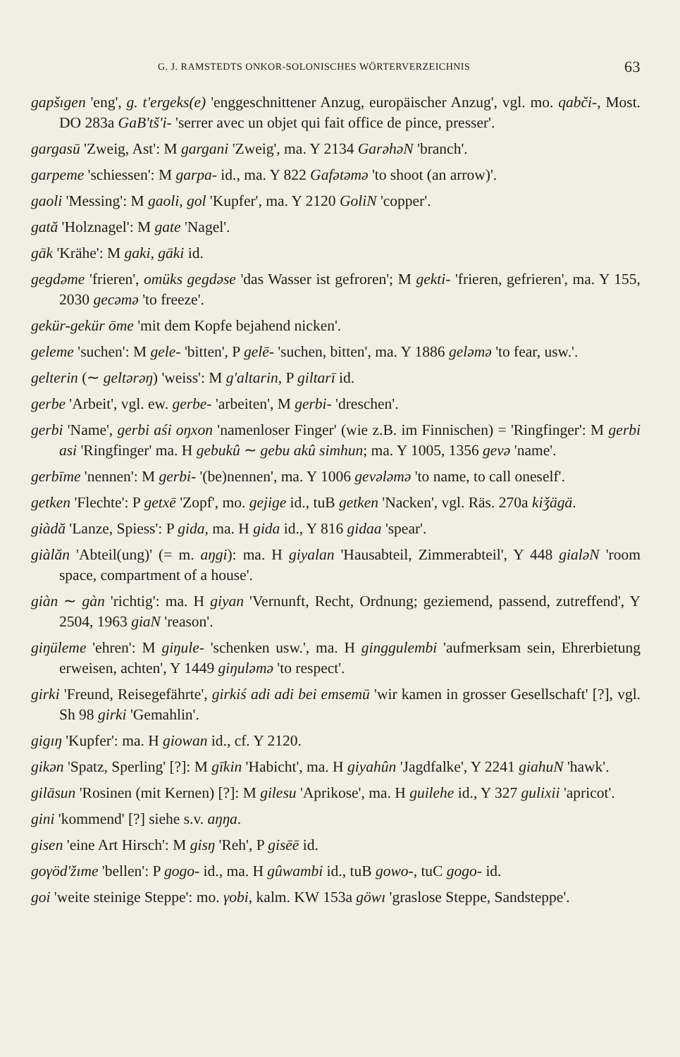G. J. RAMSTEDTS ONKOR-SOLONISCHES WÖRTERVERZEICHNIS 63
gapšıgen 'eng', g. t'ergeks(e) 'enggeschnittener Anzug, europäischer Anzug', vgl. mo. qabči-, Most. DO 283a GaB'tš'i- 'serrer avec un objet qui fait office de pince, presser'.
gargasū 'Zweig, Ast': M gargani 'Zweig', ma. Y 2134 GarəhəN 'branch'.
garpeme 'schiessen': M garpa- id., ma. Y 822 Gafətəmə 'to shoot (an arrow)'.
gaoli 'Messing': M gaoli, gol 'Kupfer', ma. Y 2120 GoliN 'copper'.
gată 'Holznagel': M gate 'Nagel'.
gāk 'Krähe': M gaki, gāki id.
gegdəme 'frieren', omüks gegdəse 'das Wasser ist gefroren'; M gekti- 'frieren, gefrieren', ma. Y 155, 2030 gecəmə 'to freeze'.
gekür-gekür ōme 'mit dem Kopfe bejahend nicken'.
geleme 'suchen': M gele- 'bitten', P gelē- 'suchen, bitten', ma. Y 1886 geləmə 'to fear, usw.'.
gelterin (∼ geltərəŋ) 'weiss': M g'altarin, P giltarī id.
gerbe 'Arbeit', vgl. ew. gerbe- 'arbeiten', M gerbi- 'dreschen'.
gerbi 'Name', gerbi aśi oŋxon 'namenloser Finger' (wie z.B. im Finnischen) = 'Ringfinger': M gerbi asi 'Ringfinger' ma. H gebukû ∼ gebu akû simhun; ma. Y 1005, 1356 gevə 'name'.
gerbīme 'nennen': M gerbi- '(be)nennen', ma. Y 1006 gevələmə 'to name, to call oneself'.
getken 'Flechte': P getxē 'Zopf', mo. gejige id., tuB getken 'Nacken', vgl. Räs. 270a kiǯägä.
giàdă 'Lanze, Spiess': P gida, ma. H gida id., Y 816 gidaa 'spear'.
giàlăn 'Abteil(ung)' (= m. aŋgi): ma. H giyalan 'Hausabteil, Zimmerabteil', Y 448 gialəN 'room space, compartment of a house'.
giàn ∼ gàn 'richtig': ma. H giyan 'Vernunft, Recht, Ordnung; geziemend, passend, zutreffend', Y 2504, 1963 giaN 'reason'.
giŋüleme 'ehren': M giŋule- 'schenken usw.', ma. H ginggulembi 'aufmerksam sein, Ehrerbietung erweisen, achten', Y 1449 giŋuləmə 'to respect'.
girki 'Freund, Reisegefährte', girkiś adi adi bei emsemū 'wir kamen in grosser Gesellschaft' [?], vgl. Sh 98 girki 'Gemahlin'.
gigıŋ 'Kupfer': ma. H giowan id., cf. Y 2120.
gikən 'Spatz, Sperling' [?]: M gīkin 'Habicht', ma. H giyahûn 'Jagdfalke', Y 2241 giahuN 'hawk'.
gilāsun 'Rosinen (mit Kernen) [?]: M gilesu 'Aprikose', ma. H guilehe id., Y 327 gulixii 'apricot'.
gini 'kommend' [?] siehe s.v. aŋŋa.
gisen 'eine Art Hirsch': M gisŋ 'Reh', P gisēē id.
goγöd'žıme 'bellen': P gogo- id., ma. H gûwambi id., tuB gowo-, tuC gogo- id.
goi 'weite steinige Steppe': mo. γobi, kalm. KW 153a göwı 'graslose Steppe, Sandsteppe'.